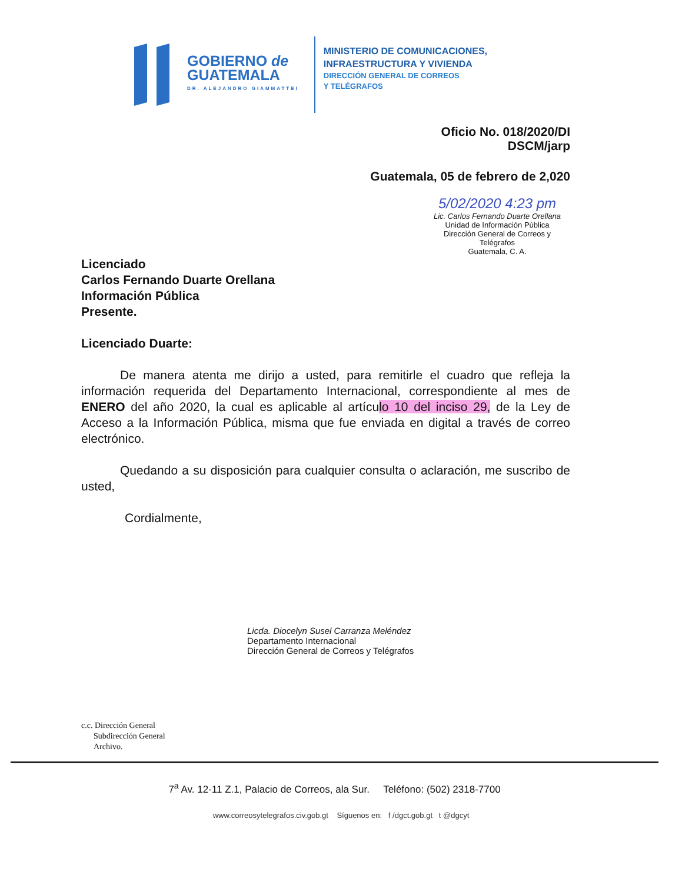GOBIERNO de
GUATEMALA
DR. ALEJANDRO GIAMMATTEI
MINISTERIO DE COMUNICACIONES,
INFRAESTRUCTURA Y VIVIENDA
DIRECCIÓN GENERAL DE CORREOS
Y TELÉGRAFOS
Oficio No. 018/2020/DI
DSCM/jarp
Guatemala, 05 de febrero de 2,020
5/02/2020 4:23 pm
Lic. Carlos Fernando Duarte Orellana
Unidad de Información Pública
Dirección General de Correos y Telégrafos
Guatemala, C. A.
Licenciado
Carlos Fernando Duarte Orellana
Información Pública
Presente.
Licenciado Duarte:
De manera atenta me dirijo a usted, para remitirle el cuadro que refleja la información requerida del Departamento Internacional, correspondiente al mes de ENERO del año 2020, la cual es aplicable al artículo 10 del inciso 29, de la Ley de Acceso a la Información Pública, misma que fue enviada en digital a través de correo electrónico.
Quedando a su disposición para cualquier consulta o aclaración, me suscribo de usted,
Cordialmente,
Licda. Diocelyn Susel Carranza Meléndez
Departamento Internacional
Dirección General de Correos y Telégrafos
c.c. Dirección General
Subdirección General
Archivo.
7<sup>a</sup> Av. 12-11 Z.1, Palacio de Correos, ala Sur. Teléfono: (502) 2318-7700
www.correosytelegrafos.civ.gob.gt Síguenos en: f /dgct.gob.gt t @dgcyt